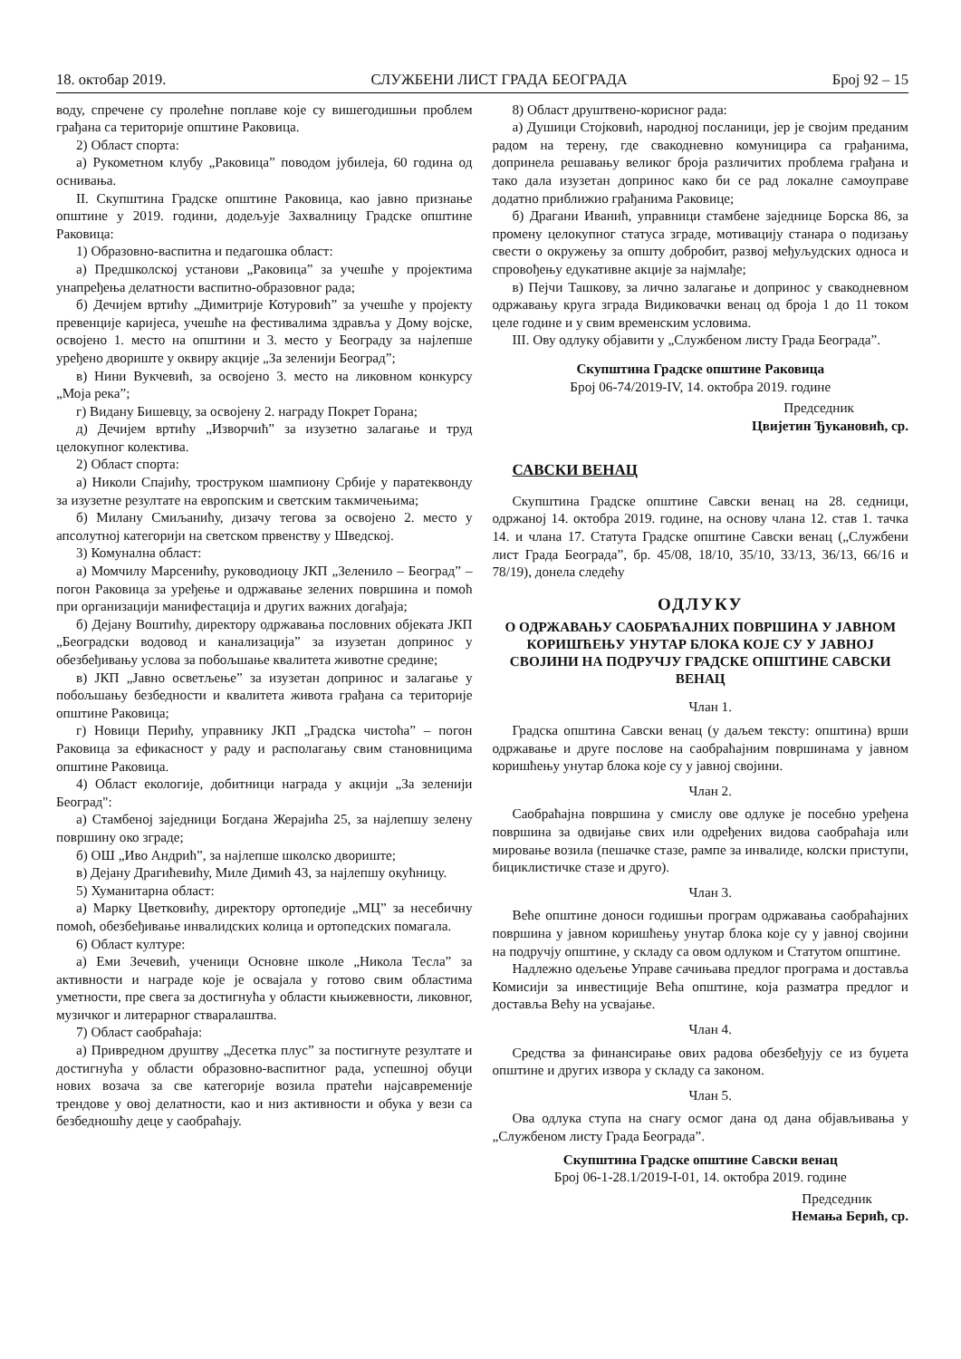18. oктобар 2019. СЛУЖБЕНИ ЛИСТ ГРАДА БЕОГРАДА Број 92 – 15
воду, спречене су пролећне поплаве које су вишегодишњи проблем грађана са територије општине Раковица.
2) Област спорта:
а) Рукометном клубу „Раковица” поводом јубилеја, 60 година од оснивања.
II. Скупштина Градске општине Раковица, као јавно признање општине у 2019. години, додељује Захвалницу Градске општине Раковица:
1) Образовно-васпитна и педагошка област:
а) Предшколској установи „Раковица” за учешће у пројектима унапређења делатности васпитно-образовног рада;
б) Дечијем вртићу „Димитрије Котуровић” за учешће у пројекту превенције каријеса, учешће на фестивалима здравља у Дому војске, освојено 1. место на општини и 3. место у Београду за најлепше уређено двориште у оквиру акције „За зеленији Београд”;
в) Нини Вукчевић, за освојено 3. место на ликовном конкурсу „Моја река”;
г) Видану Бишевцу, за освојену 2. награду Покрет Горана;
д) Дечијем вртићу „Изворчић” за изузетно залагање и труд целокупног колектива.
2) Област спорта:
а) Николи Спајићу, троструком шампиону Србије у паратеквонду за изузетне резултате на европским и светским такмичењима;
б) Милану Смиљанићу, дизачу тегова за освојено 2. место у апсолутној категорији на светском првенству у Шведској.
3) Комунална област:
а) Момчилу Марсенићу, руководиоцу ЈКП „Зеленило – Београд” – погон Раковица за уређење и одржавање зелених површина и помоћ при организацији манифестација и других важних догађаја;
б) Дејану Воштићу, директору одржавања пословних објеката ЈКП „Београдски водовод и канализација” за изузетан допринос у обезбеђивању услова за побољшање квалитета животне средине;
в) ЈКП „Јавно осветљење” за изузетан допринос и залагање у побољшању безбедности и квалитета живота грађана са територије општине Раковица;
г) Новици Перићу, управнику ЈКП „Градска чистоћа” – погон Раковица за ефикасност у раду и располагању свим становницима општине Раковица.
4) Област екологије, добитници награда у акцији „За зеленији Београд":
а) Стамбеној заједници Богдана Жерајића 25, за најлепшу зелену површину око зграде;
б) ОШ „Иво Андрић”, за најлепше школско двориште;
в) Дејану Драгићевићу, Миле Димић 43, за најлепшу окућницу.
5) Хуманитарна област:
а) Марку Цветковићу, директору ортопедије „МЦ” за несебичну помоћ, обезбеђивање инвалидских колица и ортопедских помагала.
6) Област културе:
а) Еми Зечевић, ученици Основне школе „Никола Тесла” за активности и награде које је освајала у готово свим областима уметности, пре свега за достигнућа у области књижевности, ликовног, музичког и литерарног стваралаштва.
7) Област саобраћаја:
а) Привредном друштву „Десетка плус” за постигнуте резултате и достигнућа у области образовно-васпитног рада, успешној обуци нових возача за све категорије возила пратећи најсавременије трендове у овој делатности, као и низ активности и обука у вези са безбедношћу деце у саобраћају.
8) Област друштвено-корисног рада:
а) Душици Стојковић, народној посланици, јер је својим преданим радом на терену, где свакодневно комуницира са грађанима, допринела решавању великог броја различитих проблема грађана и тако дала изузетан допринос како би се рад локалне самоуправе додатно приближио грађанима Раковице;
б) Драгани Иванић, управници стамбене заједнице Борска 86, за промену целокупног статуса зграде, мотивацију станара о подизању свести о окружењу за општу добробит, развој међуљудских односа и спровођењу едукативне акције за најмлађе;
в) Пејчи Ташкову, за лично залагање и допринос у свакодневном одржавању круга зграда Видиковачки венац од броја 1 до 11 током целе године и у свим временским условима.
III. Ову одлуку објавити у „Службеном листу Града Београда”.
Скупштина Градске општине Раковица
Број 06-74/2019-IV, 14. октобра 2019. године
Председник
Цвијетин Ђукановић, ср.
САВСКИ ВЕНАЦ
Скупштина Градске општине Савски венац на 28. седници, одржаној 14. октобра 2019. године, на основу члана 12. став 1. тачка 14. и члана 17. Статута Градске општине Савски венац („Службени лист Града Београда”, бр. 45/08, 18/10, 35/10, 33/13, 36/13, 66/16 и 78/19), донела следећу
ОДЛУКУ
О ОДРЖАВАЊУ САОБРАЋАЈНИХ ПОВРШИНА У ЈАВНОМ КОРИШЋЕЊУ УНУТАР БЛОКА КОЈЕ СУ У ЈАВНОЈ СВОЈИНИ НА ПОДРУЧЈУ ГРАДСКЕ ОПШТИНЕ САВСКИ ВЕНАЦ
Члан 1.
Градска општина Савски венац (у даљем тексту: општина) врши одржавање и друге послове на саобраћајним површинама у јавном коришћењу унутар блока које су у јавној својини.
Члан 2.
Саобраћајна површина у смислу ове одлуке је посебно уређена површина за одвијање свих или одређених видова саобраћаја или мировање возила (пешачке стазе, рампе за инвалиде, колски приступи, бициклистичке стазе и друго).
Члан 3.
Веће општине доноси годишњи програм одржавања саобраћајних површина у јавном коришћењу унутар блока које су у јавној својини на подручју општине, у складу са овом одлуком и Статутом општине.
Надлежно одељење Управе сачињава предлог програма и доставља Комисији за инвестиције Већа општине, која разматра предлог и доставља Већу на усвајање.
Члан 4.
Средства за финансирање ових радова обезбеђују се из буџета општине и других извора у складу са законом.
Члан 5.
Ова одлука ступа на снагу осмог дана од дана објављивања у „Службеном листу Града Београда”.
Скупштина Градске општине Савски венац
Број 06-1-28.1/2019-I-01, 14. октобра 2019. године
Председник
Немања Берић, ср.